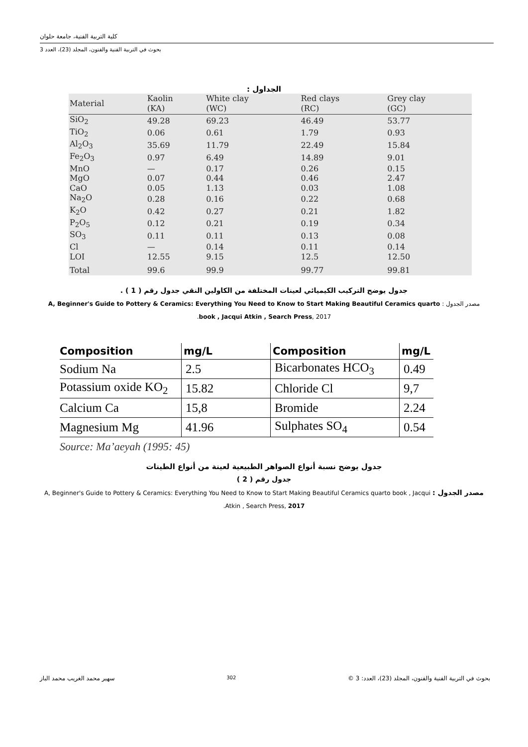كلية التربية الفنية، جامعة حلوان
بحوث في التربية الفنية والفنون، المجلد (23)، العدد 3
الجداول :
| Material | Kaolin (KA) | White clay (WC) | Red clays (RC) | Grey clay (GC) |
| --- | --- | --- | --- | --- |
| SiO<sub>2</sub> | 49.28 | 69.23 | 46.49 | 53.77 |
| TiO<sub>2</sub> | 0.06 | 0.61 | 1.79 | 0.93 |
| Al<sub>2</sub>O<sub>3</sub> | 35.69 | 11.79 | 22.49 | 15.84 |
| Fe<sub>2</sub>O<sub>3</sub> | 0.97 | 6.49 | 14.89 | 9.01 |
| MnO | — | 0.17 | 0.26 | 0.15 |
| MgO | 0.07 | 0.44 | 0.46 | 2.47 |
| CaO | 0.05 | 1.13 | 0.03 | 1.08 |
| Na<sub>2</sub>O | 0.28 | 0.16 | 0.22 | 0.68 |
| K<sub>2</sub>O | 0.42 | 0.27 | 0.21 | 1.82 |
| P<sub>2</sub>O<sub>5</sub> | 0.12 | 0.21 | 0.19 | 0.34 |
| SO<sub>3</sub> | 0.11 | 0.11 | 0.13 | 0.08 |
| Cl | — | 0.14 | 0.11 | 0.14 |
| LOI | 12.55 | 9.15 | 12.5 | 12.50 |
| Total | 99.6 | 99.9 | 99.77 | 99.81 |
جدول يوضح التركيب الكيميائي لعينات المختلفة من الكاولين النقي جدول رقم ( 1 ) .
مصدر الجدول : A, Beginner's Guide to Pottery & Ceramics: Everything You Need to Know to Start Making Beautiful Ceramics quarto book , Jacqui Atkin , Search Press, 2017.
| Composition | mg/L | Composition | mg/L |
| --- | --- | --- | --- |
| Sodium Na | 2.5 | Bicarbonates HCO<sub>3</sub> | 0.49 |
| Potassium oxide KO<sub>2</sub> | 15.82 | Chloride Cl | 9,7 |
| Calcium Ca | 15,8 | Bromide | 2.24 |
| Magnesium Mg | 41.96 | Sulphates SO<sub>4</sub> | 0.54 |
Source: Ma’aeyah (1995: 45)
جدول يوضح نسبة أنواع الصواهر الطبيعية لعينة من أنواع الطينات
جدول رقم ( 2 )
مصدر الجدول : A, Beginner's Guide to Pottery & Ceramics: Everything You Need to Know to Start Making Beautiful Ceramics quarto book , Jacqui Atkin , Search Press, 2017.
بحوث في التربية الفنية والفنون، المجلد (23)، العدد: 3 © 302 سهير محمد الغريب محمد الباز